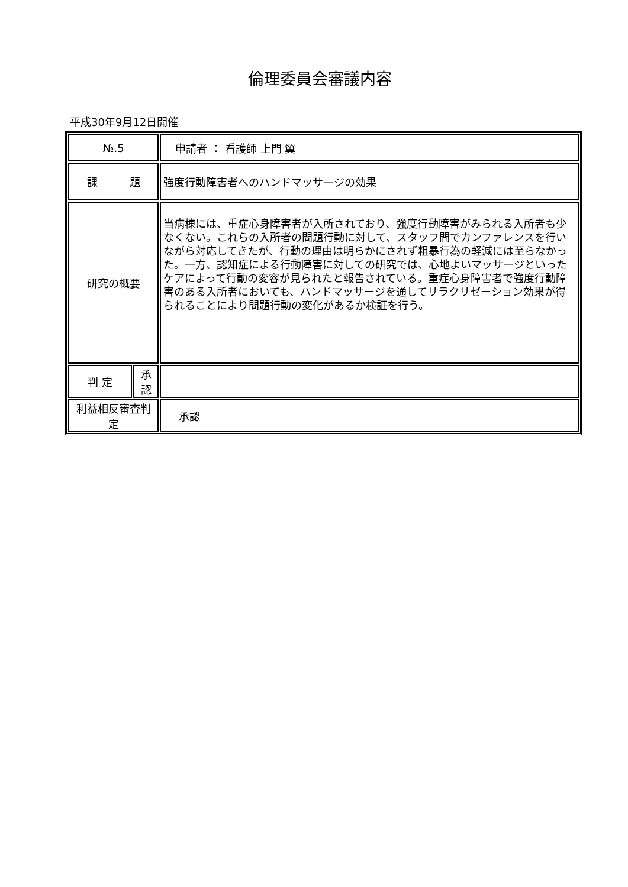倫理委員会審議内容
平成30年9月12日開催
| №.5 | | 申請者 ： 看護師 上門 翼 |
| 課 題 | | 強度行動障害者へのハンドマッサージの効果 |
| 研究の概要 | | 当病棟には、重症心身障害者が入所されており、強度行動障害がみられる入所者も少なくない。これらの入所者の問題行動に対して、スタッフ間でカンファレンスを行いながら対応してきたが、行動の理由は明らかにされず粗暴行為の軽減には至らなかった。一方、認知症による行動障害に対しての研究では、心地よいマッサージといったケアによって行動の変容が見られたと報告されている。重症心身障害者で強度行動障害のある入所者においても、ハンドマッサージを通してリラクリゼーション効果が得られることにより問題行動の変化があるか検証を行う。 |
| 判 定 | 承認 | |
| 利益相反審査判定 | | 承認 |